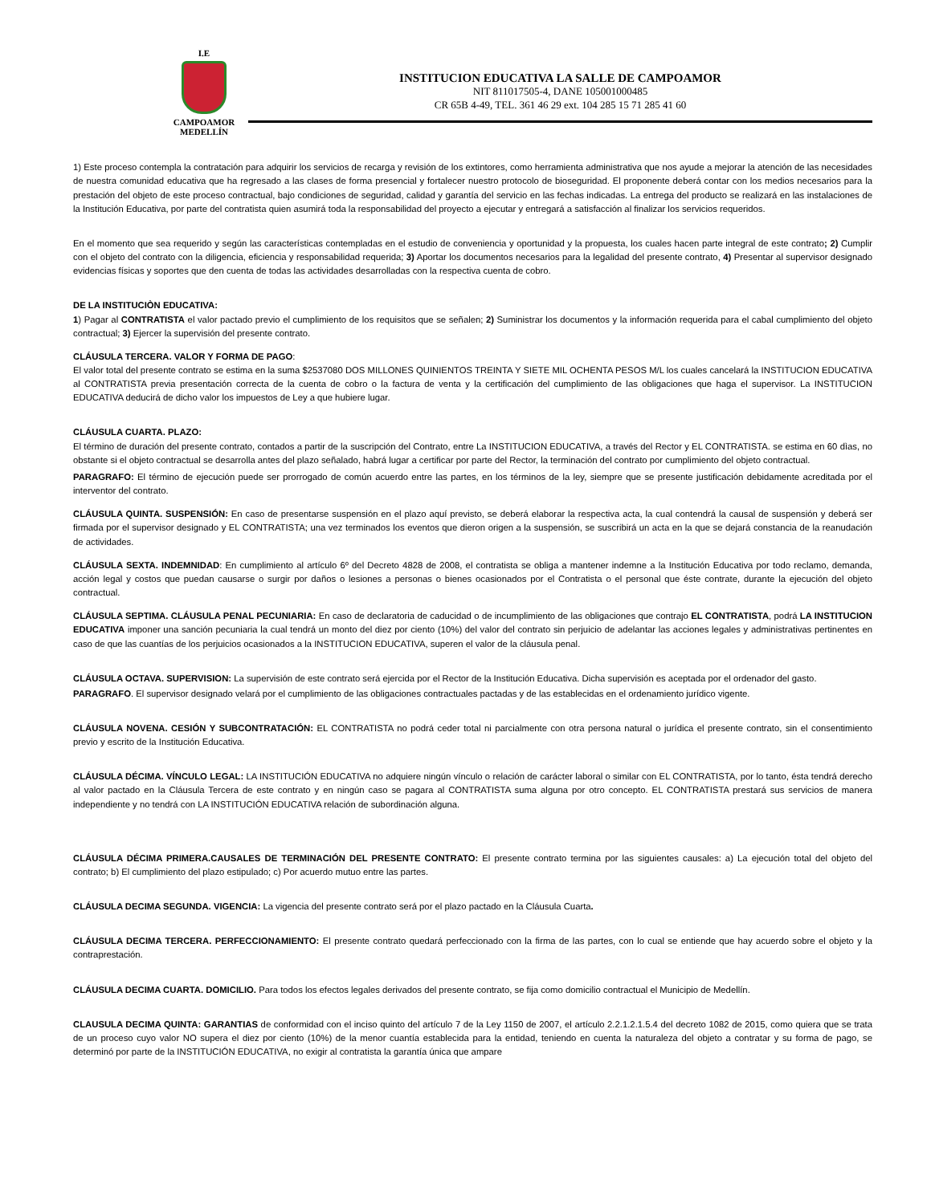I.E
CAMPOAMOR
MEDELLÍN
INSTITUCION EDUCATIVA LA SALLE DE CAMPOAMOR
NIT 811017505-4, DANE 105001000485
CR 65B 4-49, TEL. 361 46 29 ext. 104 285 15 71 285 41 60
1) Este proceso contempla la contratación para adquirir los servicios de recarga y revisión de los extintores, como herramienta administrativa que nos ayude a mejorar la atención de las necesidades de nuestra comunidad educativa que ha regresado a las clases de forma presencial y fortalecer nuestro protocolo de bioseguridad. El proponente deberá contar con los medios necesarios para la prestación del objeto de este proceso contractual, bajo condiciones de seguridad, calidad y garantía del servicio en las fechas indicadas. La entrega del producto se realizará en las instalaciones de la Institución Educativa, por parte del contratista quien asumirá toda la responsabilidad del proyecto a ejecutar y entregará a satisfacción al finalizar los servicios requeridos.
En el momento que sea requerido y según las características contempladas en el estudio de conveniencia y oportunidad y la propuesta, los cuales hacen parte integral de este contrato; 2) Cumplir con el objeto del contrato con la diligencia, eficiencia y responsabilidad requerida; 3) Aportar los documentos necesarios para la legalidad del presente contrato, 4) Presentar al supervisor designado evidencias físicas y soportes que den cuenta de todas las actividades desarrolladas con la respectiva cuenta de cobro.
DE LA INSTITUCIÒN EDUCATIVA:
1) Pagar al CONTRATISTA el valor pactado previo el cumplimiento de los requisitos que se señalen; 2) Suministrar los documentos y la información requerida para el cabal cumplimiento del objeto contractual; 3) Ejercer la supervisión del presente contrato.
CLÁUSULA TERCERA. VALOR Y FORMA DE PAGO:
El valor total del presente contrato se estima en la suma $2537080 DOS MILLONES QUINIENTOS TREINTA Y SIETE MIL OCHENTA PESOS M/L los cuales cancelará la INSTITUCION EDUCATIVA al CONTRATISTA previa presentación correcta de la cuenta de cobro o la factura de venta y la certificación del cumplimiento de las obligaciones que haga el supervisor. La INSTITUCION EDUCATIVA deducirá de dicho valor los impuestos de Ley a que hubiere lugar.
CLÁUSULA CUARTA. PLAZO:
El término de duración del presente contrato, contados a partir de la suscripción del Contrato, entre La INSTITUCION EDUCATIVA, a través del Rector y EL CONTRATISTA. se estima en 60 dìas, no obstante si el objeto contractual se desarrolla antes del plazo señalado, habrá lugar a certificar por parte del Rector, la terminación del contrato por cumplimiento del objeto contractual.
PARAGRAFO: El término de ejecución puede ser prorrogado de común acuerdo entre las partes, en los términos de la ley, siempre que se presente justificación debidamente acreditada por el interventor del contrato.
CLÁUSULA QUINTA. SUSPENSIÓN: En caso de presentarse suspensión en el plazo aquí previsto, se deberá elaborar la respectiva acta, la cual contendrá la causal de suspensión y deberá ser firmada por el supervisor designado y EL CONTRATISTA; una vez terminados los eventos que dieron origen a la suspensión, se suscribirá un acta en la que se dejará constancia de la reanudación de actividades.
CLÁUSULA SEXTA. INDEMNIDAD: En cumplimiento al artículo 6º del Decreto 4828 de 2008, el contratista se obliga a mantener indemne a la Institución Educativa por todo reclamo, demanda, acción legal y costos que puedan causarse o surgir por daños o lesiones a personas o bienes ocasionados por el Contratista o el personal que éste contrate, durante la ejecución del objeto contractual.
CLÁUSULA SEPTIMA. CLÁUSULA PENAL PECUNIARIA: En caso de declaratoria de caducidad o de incumplimiento de las obligaciones que contrajo EL CONTRATISTA, podrá LA INSTITUCION EDUCATIVA imponer una sanción pecuniaria la cual tendrá un monto del diez por ciento (10%) del valor del contrato sin perjuicio de adelantar las acciones legales y administrativas pertinentes en caso de que las cuantías de los perjuicios ocasionados a la INSTITUCION EDUCATIVA, superen el valor de la cláusula penal.
CLÁUSULA OCTAVA. SUPERVISION: La supervisión de este contrato será ejercida por el Rector de la Institución Educativa. Dicha supervisión es aceptada por el ordenador del gasto.
PARAGRAFO. El supervisor designado velará por el cumplimiento de las obligaciones contractuales pactadas y de las establecidas en el ordenamiento jurídico vigente.
CLÁUSULA NOVENA. CESIÓN Y SUBCONTRATACIÓN: EL CONTRATISTA no podrá ceder total ni parcialmente con otra persona natural o jurídica el presente contrato, sin el consentimiento previo y escrito de la Institución Educativa.
CLÁUSULA DÉCIMA. VÍNCULO LEGAL: LA INSTITUCIÓN EDUCATIVA no adquiere ningún vínculo o relación de carácter laboral o similar con EL CONTRATISTA, por lo tanto, ésta tendrá derecho al valor pactado en la Cláusula Tercera de este contrato y en ningún caso se pagara al CONTRATISTA suma alguna por otro concepto. EL CONTRATISTA prestará sus servicios de manera independiente y no tendrá con LA INSTITUCIÓN EDUCATIVA relación de subordinación alguna.
CLÁUSULA DÉCIMA PRIMERA.CAUSALES DE TERMINACIÓN DEL PRESENTE CONTRATO: El presente contrato termina por las siguientes causales: a) La ejecución total del objeto del contrato; b) El cumplimiento del plazo estipulado; c) Por acuerdo mutuo entre las partes.
CLÁUSULA DECIMA SEGUNDA. VIGENCIA: La vigencia del presente contrato será por el plazo pactado en la Cláusula Cuarta.
CLÁUSULA DECIMA TERCERA. PERFECCIONAMIENTO: El presente contrato quedará perfeccionado con la firma de las partes, con lo cual se entiende que hay acuerdo sobre el objeto y la contraprestación.
CLÁUSULA DECIMA CUARTA. DOMICILIO. Para todos los efectos legales derivados del presente contrato, se fija como domicilio contractual el Municipio de Medellín.
CLAUSULA DECIMA QUINTA: GARANTIAS de conformidad con el inciso quinto del artículo 7 de la Ley 1150 de 2007, el artículo 2.2.1.2.1.5.4 del decreto 1082 de 2015, como quiera que se trata de un proceso cuyo valor NO supera el diez por ciento (10%) de la menor cuantía establecida para la entidad, teniendo en cuenta la naturaleza del objeto a contratar y su forma de pago, se determinó por parte de la INSTITUCIÓN EDUCATIVA, no exigir al contratista la garantía única que ampare